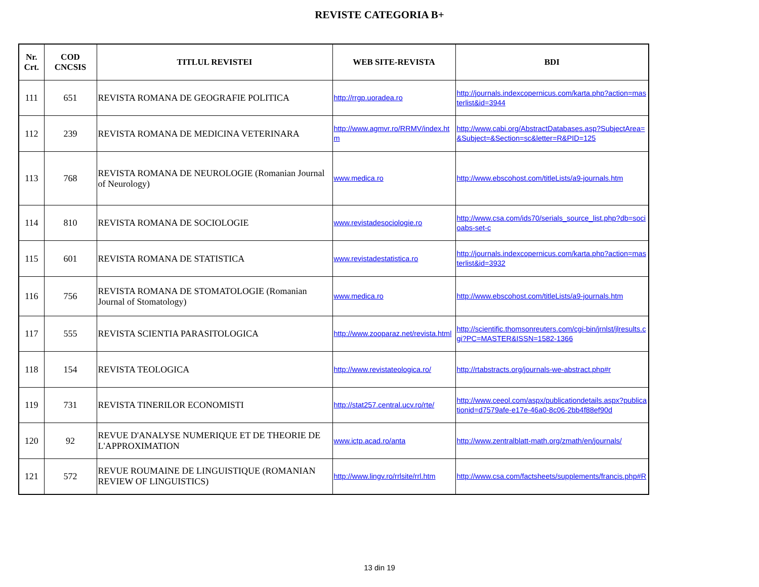REVISTE CATEGORIA B+
| Nr. Crt. | COD CNCSIS | TITLUL REVISTEI | WEB SITE-REVISTA | BDI |
| --- | --- | --- | --- | --- |
| 111 | 651 | REVISTA ROMANA DE GEOGRAFIE POLITICA | http://rrgp.uoradea.ro | http://journals.indexcopernicus.com/karta.php?action=masterlist&id=3944 |
| 112 | 239 | REVISTA ROMANA DE MEDICINA VETERINARA | http://www.agmvr.ro/RRMV/index.htm | http://www.cabi.org/AbstractDatabases.asp?SubjectArea=&Subject=&Section=sc&letter=R&PID=125 |
| 113 | 768 | REVISTA ROMANA DE NEUROLOGIE (Romanian Journal of Neurology) | www.medica.ro | http://www.ebscohost.com/titleLists/a9-journals.htm |
| 114 | 810 | REVISTA ROMANA DE SOCIOLOGIE | www.revistadesociologie.ro | http://www.csa.com/ids70/serials_source_list.php?db=socioabs-set-c |
| 115 | 601 | REVISTA ROMANA DE STATISTICA | www.revistadestatistica.ro | http://journals.indexcopernicus.com/karta.php?action=masterlist&id=3932 |
| 116 | 756 | REVISTA ROMANA DE STOMATOLOGIE (Romanian Journal of Stomatology) | www.medica.ro | http://www.ebscohost.com/titleLists/a9-journals.htm |
| 117 | 555 | REVISTA SCIENTIA PARASITOLOGICA | http://www.zooparaz.net/revista.html | http://scientific.thomsonreuters.com/cgi-bin/jrnlst/jlresults.cgi?PC=MASTER&ISSN=1582-1366 |
| 118 | 154 | REVISTA TEOLOGICA | http://www.revistateologica.ro/ | http://rtabstracts.org/journals-we-abstract.php#r |
| 119 | 731 | REVISTA TINERILOR ECONOMISTI | http://stat257.central.ucv.ro/rte/ | http://www.ceeol.com/aspx/publicationdetails.aspx?publicationid=d7579afe-e17e-46a0-8c06-2bb4f88ef90d |
| 120 | 92 | REVUE D'ANALYSE NUMERIQUE ET DE THEORIE DE L'APPROXIMATION | www.ictp.acad.ro/anta | http://www.zentralblatt-math.org/zmath/en/journals/ |
| 121 | 572 | REVUE ROUMAINE DE LINGUISTIQUE (ROMANIAN REVIEW OF LINGUISTICS) | http://www.lingv.ro/rrlsite/rrl.htm | http://www.csa.com/factsheets/supplements/francis.php#R |
13 din 19